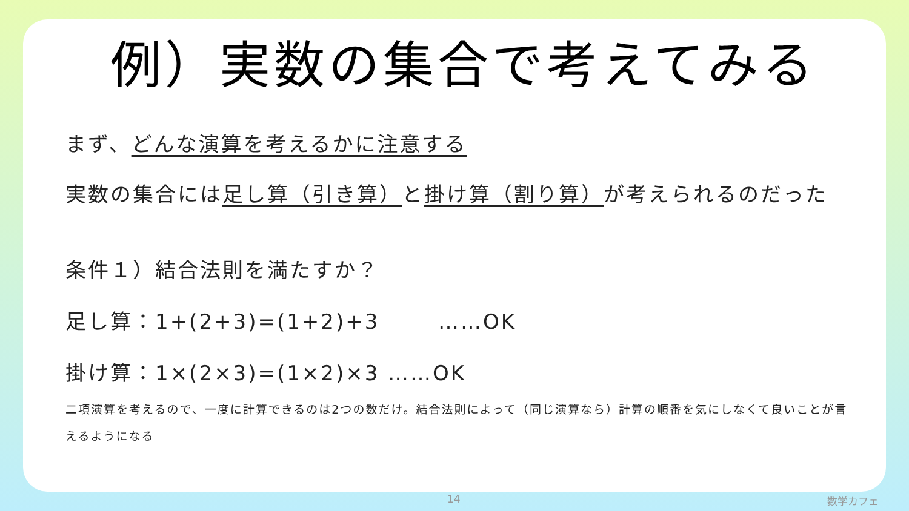例）実数の集合で考えてみる
まず、どんな演算を考えるかに注意する
実数の集合には足し算（引き算）と掛け算（割り算）が考えられるのだった
条件１）結合法則を満たすか？
足し算：1+(2+3)=(1+2)+3 ……OK
掛け算：1×(2×3)=(1×2)×3 ……OK
二項演算を考えるので、一度に計算できるのは2つの数だけ。結合法則によって（同じ演算なら）計算の順番を気にしなくて良いことが言えるようになる
14 数学カフェ